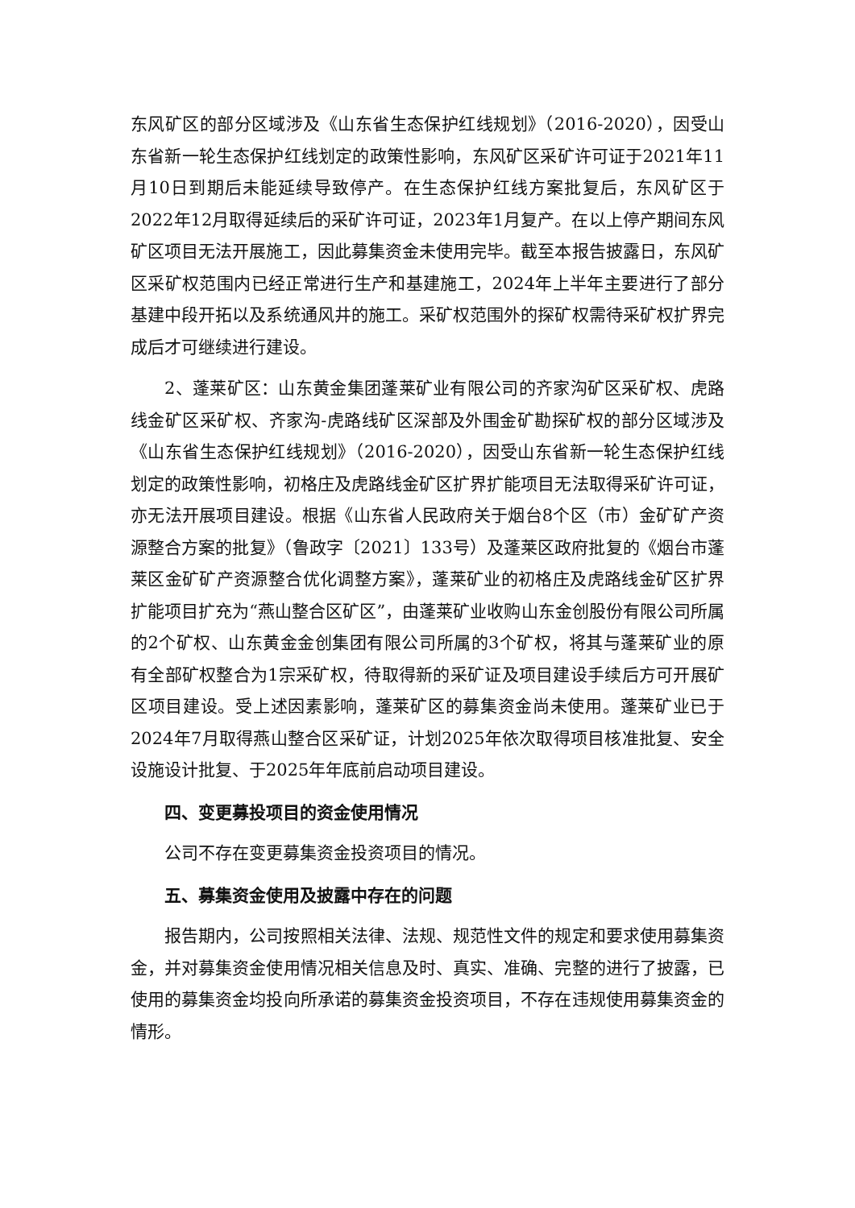东风矿区的部分区域涉及《山东省生态保护红线规划》（2016-2020），因受山东省新一轮生态保护红线划定的政策性影响，东风矿区采矿许可证于2021年11月10日到期后未能延续导致停产。在生态保护红线方案批复后，东风矿区于2022年12月取得延续后的采矿许可证，2023年1月复产。在以上停产期间东风矿区项目无法开展施工，因此募集资金未使用完毕。截至本报告披露日，东风矿区采矿权范围内已经正常进行生产和基建施工，2024年上半年主要进行了部分基建中段开拓以及系统通风井的施工。采矿权范围外的探矿权需待采矿权扩界完成后才可继续进行建设。
2、蓬莱矿区：山东黄金集团蓬莱矿业有限公司的齐家沟矿区采矿权、虎路线金矿区采矿权、齐家沟-虎路线矿区深部及外围金矿勘探矿权的部分区域涉及《山东省生态保护红线规划》（2016-2020），因受山东省新一轮生态保护红线划定的政策性影响，初格庄及虎路线金矿区扩界扩能项目无法取得采矿许可证，亦无法开展项目建设。根据《山东省人民政府关于烟台8个区（市）金矿矿产资源整合方案的批复》（鲁政字〔2021〕133号）及蓬莱区政府批复的《烟台市蓬莱区金矿矿产资源整合优化调整方案》，蓬莱矿业的初格庄及虎路线金矿区扩界扩能项目扩充为“燕山整合区矿区”，由蓬莱矿业收购山东金创股份有限公司所属的2个矿权、山东黄金金创集团有限公司所属的3个矿权，将其与蓬莱矿业的原有全部矿权整合为1宗采矿权，待取得新的采矿证及项目建设手续后方可开展矿区项目建设。受上述因素影响，蓬莱矿区的募集资金尚未使用。蓬莱矿业已于2024年7月取得燕山整合区采矿证，计划2025年依次取得项目核准批复、安全设施设计批复、于2025年年底前启动项目建设。
四、变更募投项目的资金使用情况
公司不存在变更募集资金投资项目的情况。
五、募集资金使用及披露中存在的问题
报告期内，公司按照相关法律、法规、规范性文件的规定和要求使用募集资金，并对募集资金使用情况相关信息及时、真实、准确、完整的进行了披露，已使用的募集资金均投向所承诺的募集资金投资项目，不存在违规使用募集资金的情形。